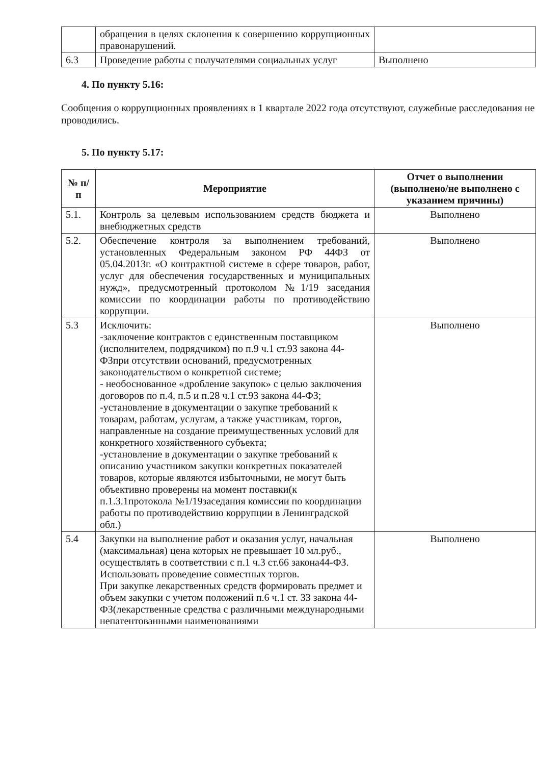| | обращения в целях склонения к совершению коррупционных правонарушений. | |
| 6.3 | Проведение работы с получателями социальных услуг | Выполнено |
4. По пункту 5.16:
Сообщения о коррупционных проявлениях в 1 квартале 2022 года отсутствуют, служебные расследования не проводились.
5. По пункту 5.17:
| № п/п | Мероприятие | Отчет о выполнении (выполнено/не выполнено с указанием причины) |
| --- | --- | --- |
| 5.1. | Контроль за целевым использованием средств бюджета и внебюджетных средств | Выполнено |
| 5.2. | Обеспечение контроля за выполнением требований, установленных Федеральным законом РФ 44ФЗ от 05.04.2013г. «О контрактной системе в сфере товаров, работ, услуг для обеспечения государственных и муниципальных нужд», предусмотренный протоколом №1/19 заседания комиссии по координации работы по противодействию коррупции. | Выполнено |
| 5.3 | Исключить: -заключение контрактов с единственным поставщиком (исполнителем, подрядчиком) по п.9 ч.1 ст.93 закона 44-ФЗпри отсутствии оснований, предусмотренных законодательством о конкретной системе; - необоснованное «дробление закупок» с целью заключения договоров по п.4, п.5 и п.28 ч.1 ст.93 закона 44-ФЗ; -установление в документации о закупке требований к товарам, работам, услугам, а также участникам, торгов, направленные на создание преимущественных условий для конкретного хозяйственного субъекта; -установление в документации о закупке требований к описанию участником закупки конкретных показателей товаров, которые являются избыточными, не могут быть объективно проверены на момент поставки(к п.1.3.1протокола №1/19заседания комиссии по координации работы по противодействию коррупции в Ленинградской обл.) | Выполнено |
| 5.4 | Закупки на выполнение работ и оказания услуг, начальная (максимальная) цена которых не превышает 10 мл.руб., осуществлять в соответствии с п.1 ч.3 ст.66 закона44-ФЗ. Использовать проведение совместных торгов. При закупке лекарственных средств формировать предмет и объем закупки с учетом положений п.6 ч.1 ст. 33 закона 44-ФЗ(лекарственные средства с различными международными непатентованными наименованиями | Выполнено |